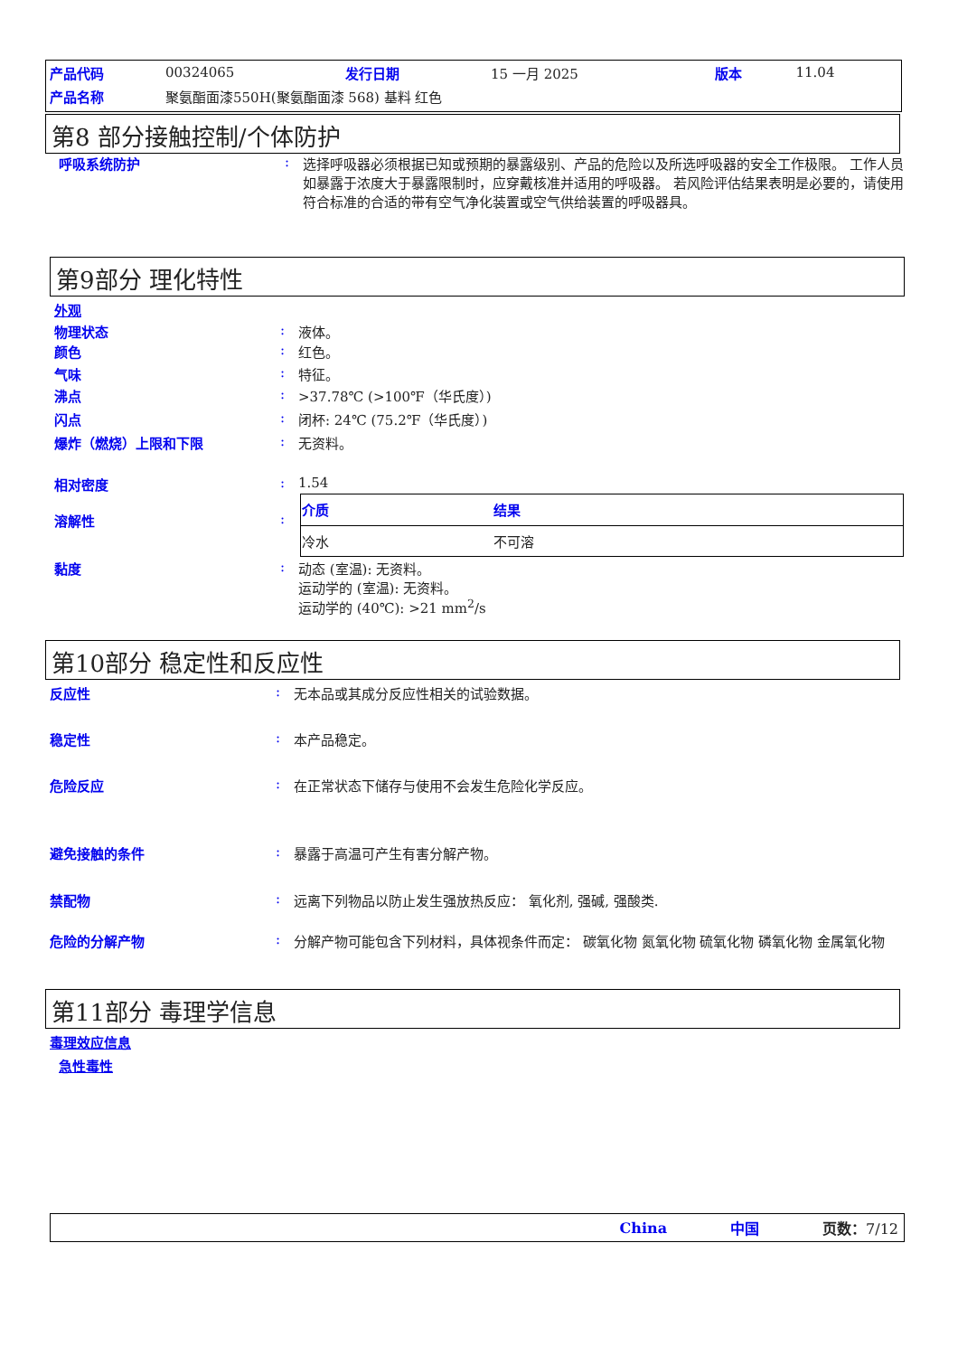| 产品代码 | 00324065 | 发行日期 | 15 一月 2025 | 版本 | 11.04 |
| 产品名称 | 聚氨酯面漆550H(聚氨酯面漆 568) 基料 红色 | | | | |
第8 部分接触控制/个体防护
呼吸系统防护 : 选择呼吸器必须根据已知或预期的暴露级别、产品的危险以及所选呼吸器的安全工作极限。 工作人员如暴露于浓度大于暴露限制时，应穿戴核准并适用的呼吸器。 若风险评估结果表明是必要的，请使用符合标准的合适的带有空气净化装置或空气供给装置的呼吸器具。
第9部分 理化特性
外观
物理状态 : 液体。
颜色 : 红色。
气味 : 特征。
沸点 : >37.78℃ (>100℉（华氏度）)
闪点 : 闭杯: 24℃ (75.2℉（华氏度）)
爆炸（燃烧）上限和下限 : 无资料。
相对密度 : 1.54
溶解性 :
| 介质 | 结果 |
| --- | --- |
| 冷水 | 不可溶 |
黏度 : 动态 (室温): 无资料。
运动学的 (室温): 无资料。
运动学的 (40℃): >21 mm<sup>2</sup>/s
第10部分 稳定性和反应性
反应性 : 无本品或其成分反应性相关的试验数据。
稳定性 : 本产品稳定。
危险反应 : 在正常状态下储存与使用不会发生危险化学反应。
避免接触的条件 : 暴露于高温可产生有害分解产物。
禁配物 : 远离下列物品以防止发生强放热反应： 氧化剂, 强碱, 强酸类.
危险的分解产物 : 分解产物可能包含下列材料，具体视条件而定： 碳氧化物 氮氧化物 硫氧化物 磷氧化物 金属氧化物
第11部分 毒理学信息
毒理效应信息
急性毒性
China 中国 页数：7/12